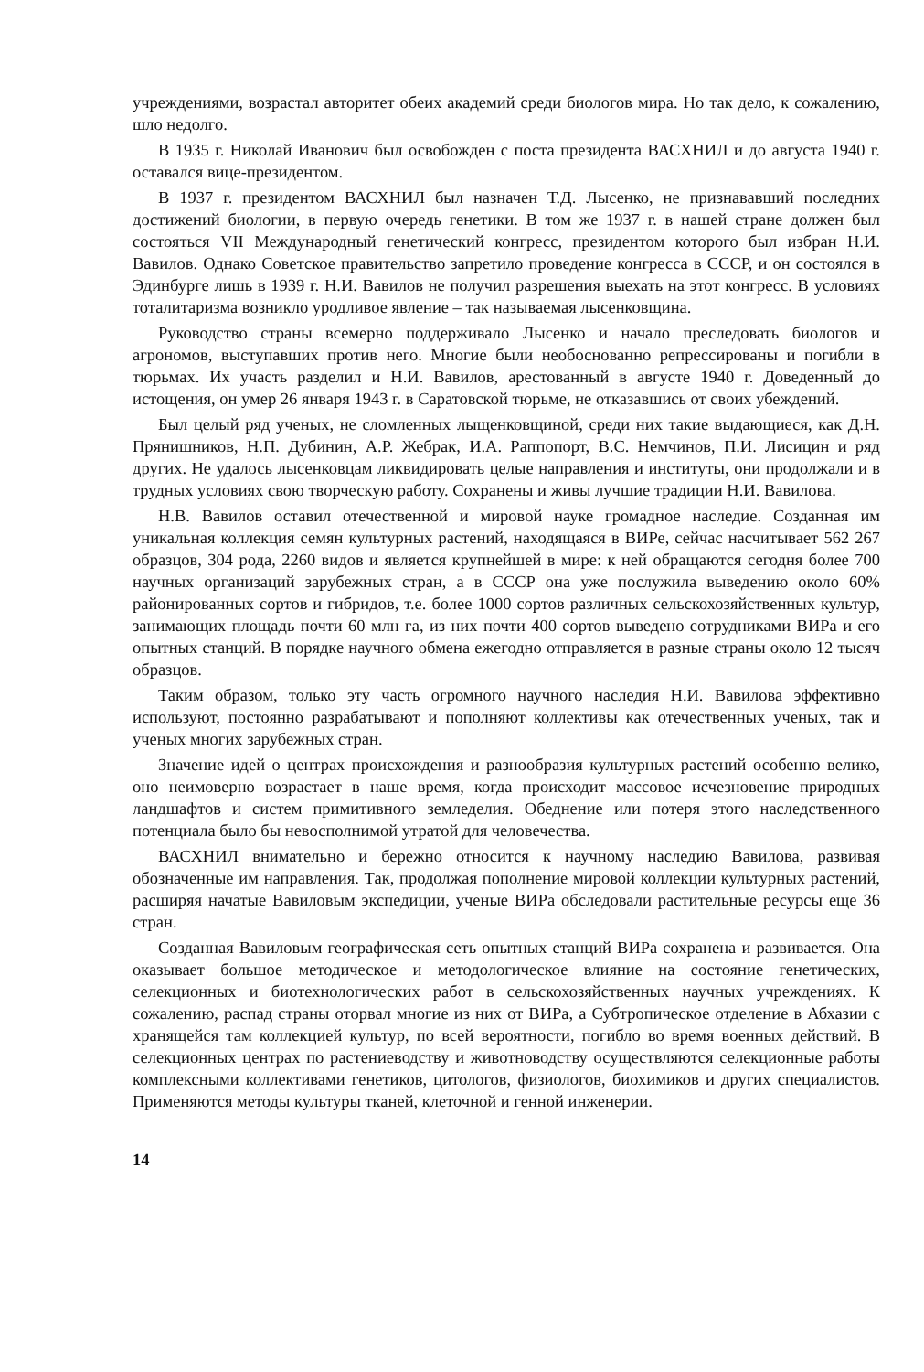учреждениями, возрастал авторитет обеих академий среди биологов мира. Но так дело, к сожалению, шло недолго.
В 1935 г. Николай Иванович был освобожден с поста президента ВАСХНИЛ и до августа 1940 г. оставался вице-президентом.
В 1937 г. президентом ВАСХНИЛ был назначен Т.Д. Лысенко, не признававший последних достижений биологии, в первую очередь генетики. В том же 1937 г. в нашей стране должен был состояться VII Международный генетический конгресс, президентом которого был избран Н.И. Вавилов. Однако Советское правительство запретило проведение конгресса в СССР, и он состоялся в Эдинбурге лишь в 1939 г. Н.И. Вавилов не получил разрешения выехать на этот конгресс. В условиях тоталитаризма возникло уродливое явление – так называемая лысенковщина.
Руководство страны всемерно поддерживало Лысенко и начало преследовать биологов и агрономов, выступавших против него. Многие были необоснованно репрессированы и погибли в тюрьмах. Их участь разделил и Н.И. Вавилов, арестованный в августе 1940 г. Доведенный до истощения, он умер 26 января 1943 г. в Саратовской тюрьме, не отказавшись от своих убеждений.
Был целый ряд ученых, не сломленных лыщенковщиной, среди них такие выдающиеся, как Д.Н. Прянишников, Н.П. Дубинин, А.Р. Жебрак, И.А. Раппопорт, В.С. Немчинов, П.И. Лисицин и ряд других. Не удалось лысенковцам ликвидировать целые направления и институты, они продолжали и в трудных условиях свою творческую работу. Сохранены и живы лучшие традиции Н.И. Вавилова.
Н.В. Вавилов оставил отечественной и мировой науке громадное наследие. Созданная им уникальная коллекция семян культурных растений, находящаяся в ВИРе, сейчас насчитывает 562 267 образцов, 304 рода, 2260 видов и является крупнейшей в мире: к ней обращаются сегодня более 700 научных организаций зарубежных стран, а в СССР она уже послужила выведению около 60% районированных сортов и гибридов, т.е. более 1000 сортов различных сельскохозяйственных культур, занимающих площадь почти 60 млн га, из них почти 400 сортов выведено сотрудниками ВИРа и его опытных станций. В порядке научного обмена ежегодно отправляется в разные страны около 12 тысяч образцов.
Таким образом, только эту часть огромного научного наследия Н.И. Вавилова эффективно используют, постоянно разрабатывают и пополняют коллективы как отечественных ученых, так и ученых многих зарубежных стран.
Значение идей о центрах происхождения и разнообразия культурных растений особенно велико, оно неимоверно возрастает в наше время, когда происходит массовое исчезновение природных ландшафтов и систем примитивного земледелия. Обеднение или потеря этого наследственного потенциала было бы невосполнимой утратой для человечества.
ВАСХНИЛ внимательно и бережно относится к научному наследию Вавилова, развивая обозначенные им направления. Так, продолжая пополнение мировой коллекции культурных растений, расширяя начатые Вавиловым экспедиции, ученые ВИРа обследовали растительные ресурсы еще 36 стран.
Созданная Вавиловым географическая сеть опытных станций ВИРа сохранена и развивается. Она оказывает большое методическое и методологическое влияние на состояние генетических, селекционных и биотехнологических работ в сельскохозяйственных научных учреждениях. К сожалению, распад страны оторвал многие из них от ВИРа, а Субтропическое отделение в Абхазии с хранящейся там коллекцией культур, по всей вероятности, погибло во время военных действий. В селекционных центрах по растениеводству и животноводству осуществляются селекционные работы комплексными коллективами генетиков, цитологов, физиологов, биохимиков и других специалистов. Применяются методы культуры тканей, клеточной и генной инженерии.
14